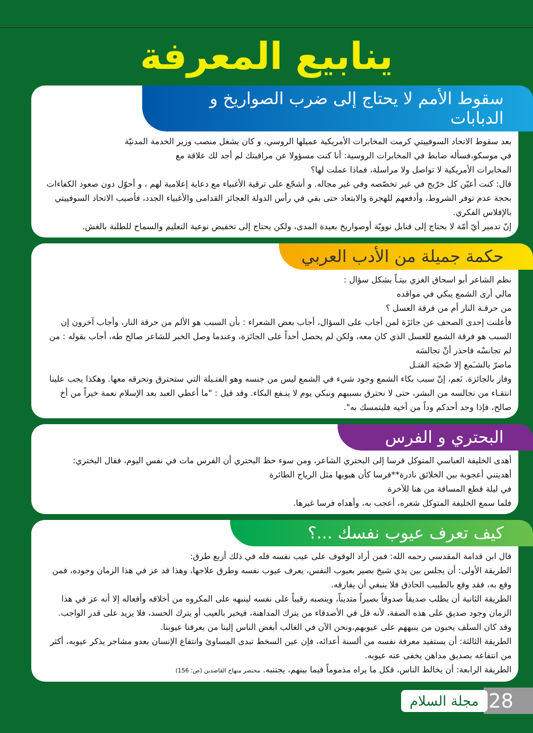ينابيع المعرفة
سقوط الأمم لا يحتاج إلى ضرب الصواريخ و الدبابات
بعد سقوط الاتحاد السوفييتي كرمت المخابرات الأمريكية عميلها الروسي، و كان يشغل منصب وزير الخدمة المدنيّة
في موسكو،فسأله ضابط في المخابرات الروسية: أنا كنت مسؤولا عن مراقبتك لم أجد لك علاقة مع
المخابرات الأمريكية لا تواصل ولا مراسلة، فماذا عملت لها؟
قال: كنت أعيّن كل خرّيج في غير تخصّصه وفي غير مجاله. و أشجّع على ترقية الأغبياء مع دعاية إعلامية لهم ، و أحوّل دون صعود الكفاءات بحجة عدم توفر الشروط، وأدفعهم للهجرة والابتعاد حتى بقي في رأس الدولة العجائز القدامى والأغبياء الجدد، فأصيب الاتحاد السوفييتي بالإفلاس الفكري.
إنّ تدمير أيّ أمّة لا يحتاج إلى قنابل نوويّة أوصواريخ بعيدة المدى، ولكن يحتاج إلى تخفيض نوعية التعليم والسماح للطلبة بالغش.
حكمة جميلة من الأدب العربي
نظم الشاعر أبو اسحاق الغزي بيتـاً بشكل سؤال :
مالي أرى الشمع يبكي في مواقده
من حرقـة النار أم من فرقة العسل ؟
فأعلنت إحدى الصحف عن جائزَة لمن أجاب على السؤال، أجاب بعض الشعراء : بأن السبب هو الألم من حرقة النار، وأجاب آخرون إن السبب هو فرقة الشمع للعسل الذي كان معه، ولكن لم يحصل أحداً على الجائزة، وعندما وصل الخبر للشاعر صالح طه، أجاب بقوله : من لم تجانسْه فاحذر أنْ تجالسَه
ماضرّ بالشـَمع إلا صُحبَة الفتـل
وفاز بالجائزة. نَعم، إنّ سبب بكاء الشمع وجود شيء في الشمع ليس من جنسه وهو الفتـيلة التي ستحترق وتحرقه معها. وهكذا يجب علينا انتقـاء من نجالسه من البشر، حتى لا نحترق بسببهم ونبكي يوم لا ينـفع البكاء. وقد قيل : "ما أعطي العبد بعد الإسلام نعمة خيراً من أخ صالح، فإذا وجد أحدكم وداً من أخيه فليتمسك به".
البحتري و الفرس
أهدى الخليفة العباسي المتوكل فرسا إلى البحتري الشاعر، ومن سوء حظ البحتري أن الفرس مات في نفس اليوم، فقال البختري:
أهديتني أعجوبة بين الخلائق نادرة**فرسا كأن هبوبها مثل الرياح الطائرة
في ليلة قطع المسافة من هنا للآخرة
فلما سمع الخليفة المتوكل شعره، أعجب به، وأهداه فرسا غيرها.
كيف تعرف عيوب نفسك ...؟
قال ابن قدامة المقدسي رحمه الله: فمن أراد الوقوف على عيب نفسه فله في ذلك أربع طرق:
الطريقة الأولى: أن يجلس بين يدي شيخ بصير بعيوب النفس، يعرف عيوب نفسه وطرق علاجها، وهذا قد عز في هذا الزمان وجوده، فمن وقع به، فقد وقع بالطبيب الحاذق فلا ينبغي أن يفارقه.
الطريقة الثانية أن يطلب صديقاً صدوقاً بصيراً متديناً، وينصبه رقيباً على نفسه لينبهه على المكروه من أخلاقه وأفعاله إلا أنه عز في هذا الزمان وجود صديق على هذه الصفة، لأنه قل في الأصدقاء من يترك المداهنة، فيخبر بالعيب أو يترك الحسد، فلا يزيد على قدر الواجب.
وقد كان السلف يحبون من ينبههم على عيوبهم،ونحن الآن في الغالب أبغض الناس إلينا من يعرفنا عيوبنا.
الطريقة الثالثة: أن يستفيد معرفة نفسه من ألسنة أعدائه، فإن عين السخط تبدى المساوئ وانتفاع الإنسان بعدو مشاجر يذكر عيوبه، أكثر من انتفاعه بصديق مداهن يخفى عنه عيوبه.
الطريقة الرابعة: أن يخالط الناس، فكل ما يراه مذموماً فيما بينهم، يجتنبه. مختصر منهاج القاصدين (ص: 156)
28 مجلة السلام